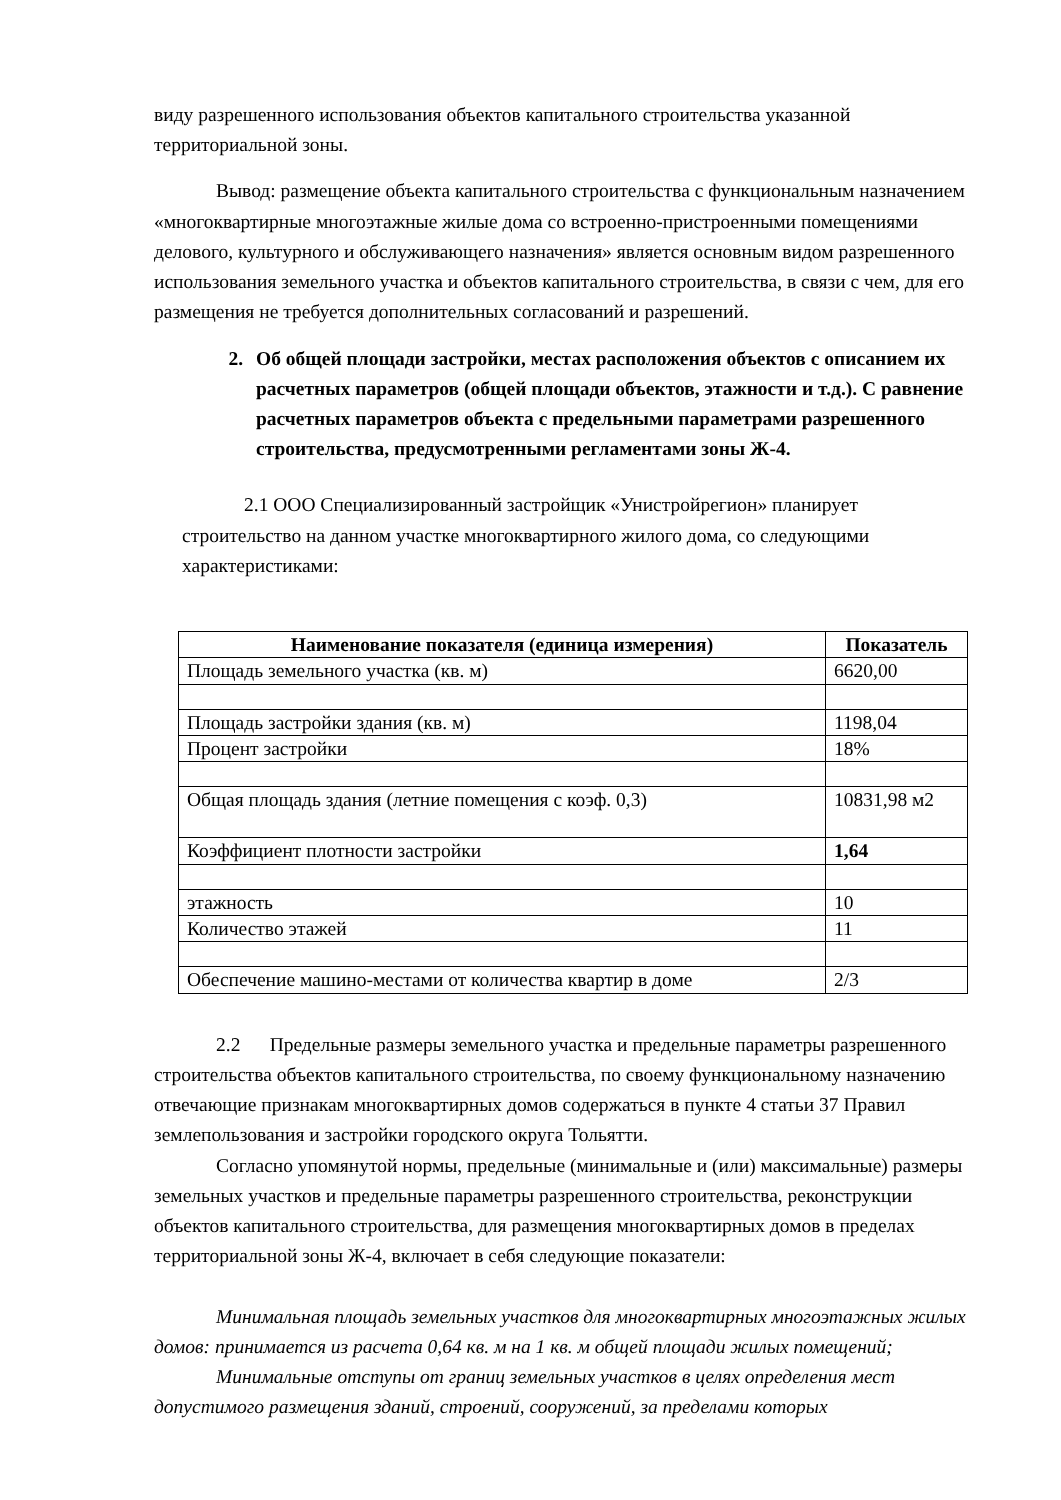виду разрешенного использования объектов капитального строительства указанной территориальной зоны.
Вывод: размещение объекта капитального строительства с функциональным назначением «многоквартирные многоэтажные жилые дома со встроенно-пристроенными помещениями делового, культурного и обслуживающего назначения» является основным видом разрешенного использования земельного участка и объектов капитального строительства, в связи с чем, для его размещения не требуется дополнительных согласований и разрешений.
2. Об общей площади застройки, местах расположения объектов с описанием их расчетных параметров (общей площади объектов, этажности и т.д.). С равнение расчетных параметров объекта с предельными параметрами разрешенного строительства, предусмотренными регламентами зоны Ж-4.
2.1 ООО Специализированный застройщик «Унистройрегион» планирует строительство на данном участке многоквартирного жилого дома, со следующими характеристиками:
| Наименование показателя (единица измерения) | Показатель |
| --- | --- |
| Площадь земельного участка (кв. м) | 6620,00 |
| Площадь застройки здания (кв. м) | 1198,04 |
| Процент застройки | 18% |
| Общая площадь здания (летние помещения с коэф. 0,3) | 10831,98 м2 |
| Коэффициент плотности застройки | 1,64 |
| этажность | 10 |
| Количество этажей | 11 |
| Обеспечение машино-местами от количества квартир в доме | 2/3 |
2.2 Предельные размеры земельного участка и предельные параметры разрешенного строительства объектов капитального строительства, по своему функциональному назначению отвечающие признакам многоквартирных домов содержаться в пункте 4 статьи 37 Правил землепользования и застройки городского округа Тольятти.
Согласно упомянутой нормы, предельные (минимальные и (или) максимальные) размеры земельных участков и предельные параметры разрешенного строительства, реконструкции объектов капитального строительства, для размещения многоквартирных домов в пределах территориальной зоны Ж-4, включает в себя следующие показатели:
Минимальная площадь земельных участков для многоквартирных многоэтажных жилых домов: принимается из расчета 0,64 кв. м на 1 кв. м общей площади жилых помещений;
Минимальные отступы от границ земельных участков в целях определения мест допустимого размещения зданий, строений, сооружений, за пределами которых